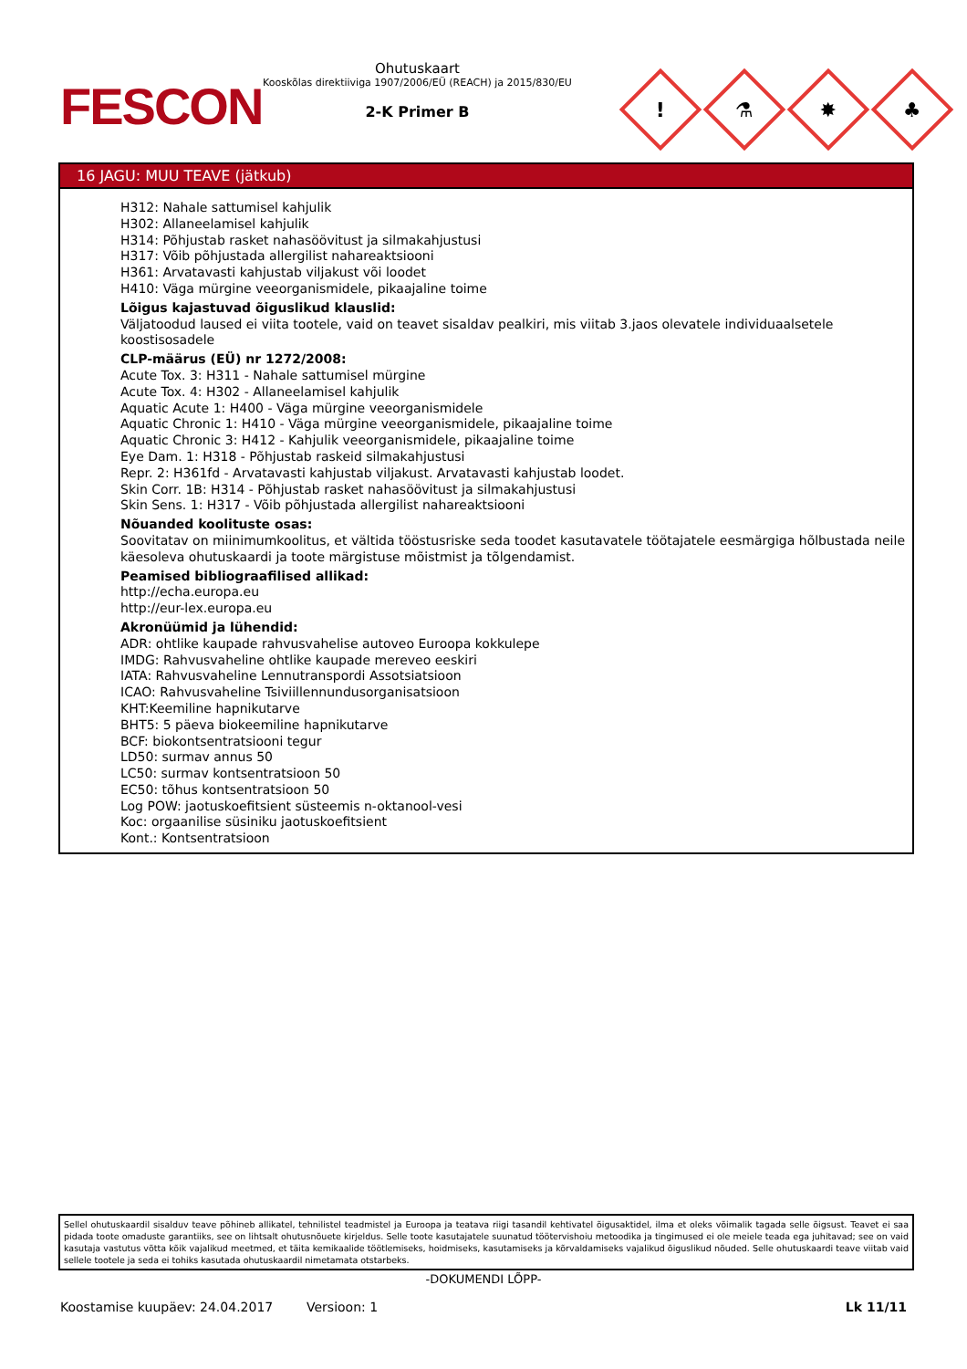FESCON
Ohutuskaart
Kooskõlas direktiiviga 1907/2006/EÜ (REACH) ja 2015/830/EU
2-K Primer B
!
⚗
✸
♣
16 JAGU: MUU TEAVE (jätkub)
H312: Nahale sattumisel kahjulik
H302: Allaneelamisel kahjulik
H314: Põhjustab rasket nahasöövitust ja silmakahjustusi
H317: Võib põhjustada allergilist nahareaktsiooni
H361: Arvatavasti kahjustab viljakust või loodet
H410: Väga mürgine veeorganismidele, pikaajaline toime
Lõigus kajastuvad õiguslikud klauslid:
Väljatoodud laused ei viita tootele, vaid on teavet sisaldav pealkiri, mis viitab 3.jaos olevatele individuaalsetele koostisosadele
CLP-määrus (EÜ) nr 1272/2008:
Acute Tox. 3: H311 - Nahale sattumisel mürgine
Acute Tox. 4: H302 - Allaneelamisel kahjulik
Aquatic Acute 1: H400 - Väga mürgine veeorganismidele
Aquatic Chronic 1: H410 - Väga mürgine veeorganismidele, pikaajaline toime
Aquatic Chronic 3: H412 - Kahjulik veeorganismidele, pikaajaline toime
Eye Dam. 1: H318 - Põhjustab raskeid silmakahjustusi
Repr. 2: H361fd - Arvatavasti kahjustab viljakust. Arvatavasti kahjustab loodet.
Skin Corr. 1B: H314 - Põhjustab rasket nahasöövitust ja silmakahjustusi
Skin Sens. 1: H317 - Võib põhjustada allergilist nahareaktsiooni
Nõuanded koolituste osas:
Soovitatav on miinimumkoolitus, et vältida tööstusriske seda toodet kasutavatele töötajatele eesmärgiga hõlbustada neile käesoleva ohutuskaardi ja toote märgistuse mõistmist ja tõlgendamist.
Peamised bibliograafilised allikad:
http://echa.europa.eu
http://eur-lex.europa.eu
Akronüümid ja lühendid:
ADR: ohtlike kaupade rahvusvahelise autoveo Euroopa kokkulepe
IMDG: Rahvusvaheline ohtlike kaupade mereveo eeskiri
IATA: Rahvusvaheline Lennutranspordi Assotsiatsioon
ICAO: Rahvusvaheline Tsiviillennundusorganisatsioon
KHT:Keemiline hapnikutarve
BHT5: 5 päeva biokeemiline hapnikutarve
BCF: biokontsentratsiooni tegur
LD50: surmav annus 50
LC50: surmav kontsentratsioon 50
EC50: tõhus kontsentratsioon 50
Log POW: jaotuskoefitsient süsteemis n-oktanool-vesi
Koc: orgaanilise süsiniku jaotuskoefitsient
Kont.: Kontsentratsioon
Sellel ohutuskaardil sisalduv teave põhineb allikatel, tehnilistel teadmistel ja Euroopa ja teatava riigi tasandil kehtivatel õigusaktidel, ilma et oleks võimalik tagada selle õigsust. Teavet ei saa pidada toote omaduste garantiiks, see on lihtsalt ohutusnõuete kirjeldus. Selle toote kasutajatele suunatud töötervishoiu metoodika ja tingimused ei ole meiele teada ega juhitavad; see on vaid kasutaja vastutus võtta kõik vajalikud meetmed, et täita kemikaalide töötlemiseks, hoidmiseks, kasutamiseks ja kõrvaldamiseks vajalikud õiguslikud nõuded. Selle ohutuskaardi teave viitab vaid sellele tootele ja seda ei tohiks kasutada ohutuskaardil nimetamata otstarbeks.
-DOKUMENDI LÕPP-
Koostamise kuupäev: 24.04.2017 Versioon: 1 Lk 11/11